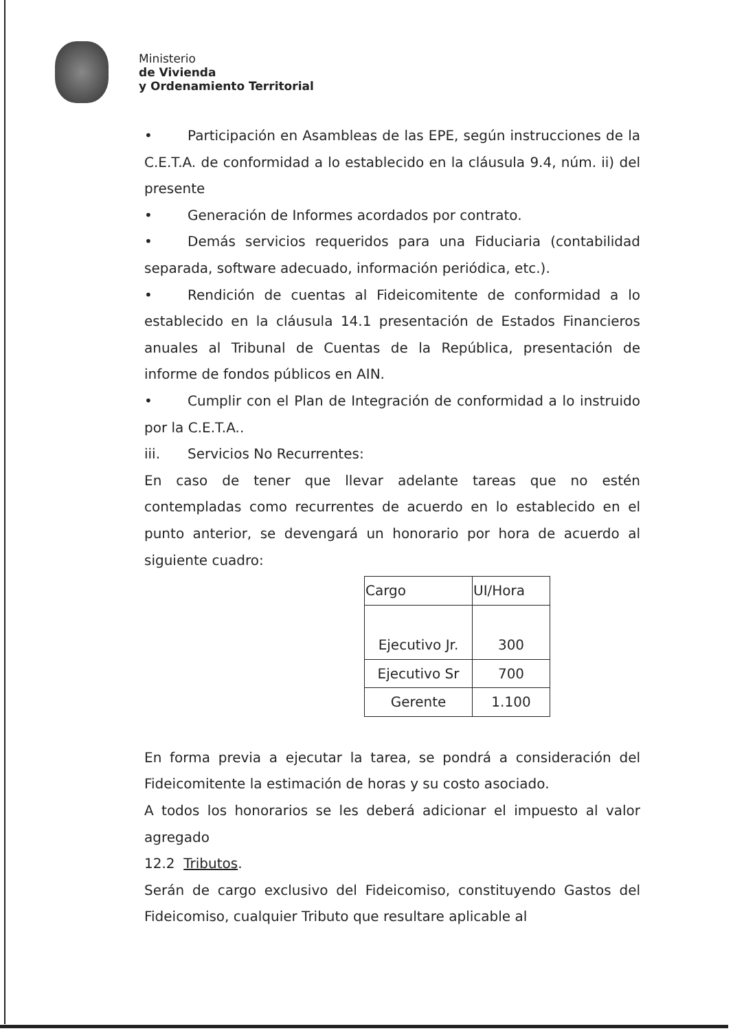Ministerio
de Vivienda
y Ordenamiento Territorial
• Participación en Asambleas de las EPE, según instrucciones de la C.E.T.A. de conformidad a lo establecido en la cláusula 9.4, núm. ii) del presente
• Generación de Informes acordados por contrato.
• Demás servicios requeridos para una Fiduciaria (contabilidad separada, software adecuado, información periódica, etc.).
• Rendición de cuentas al Fideicomitente de conformidad a lo establecido en la cláusula 14.1 presentación de Estados Financieros anuales al Tribunal de Cuentas de la República, presentación de informe de fondos públicos en AIN.
• Cumplir con el Plan de Integración de conformidad a lo instruido por la C.E.T.A..
iii. Servicios No Recurrentes:
En caso de tener que llevar adelante tareas que no estén contempladas como recurrentes de acuerdo en lo establecido en el punto anterior, se devengará un honorario por hora de acuerdo al siguiente cuadro:
| Cargo | UI/Hora |
| --- | --- |
| Ejecutivo Jr. | 300 |
| Ejecutivo Sr | 700 |
| Gerente | 1.100 |
En forma previa a ejecutar la tarea, se pondrá a consideración del Fideicomitente la estimación de horas y su costo asociado.
A todos los honorarios se les deberá adicionar el impuesto al valor agregado
12.2 Tributos.
Serán de cargo exclusivo del Fideicomiso, constituyendo Gastos del Fideicomiso, cualquier Tributo que resultare aplicable al